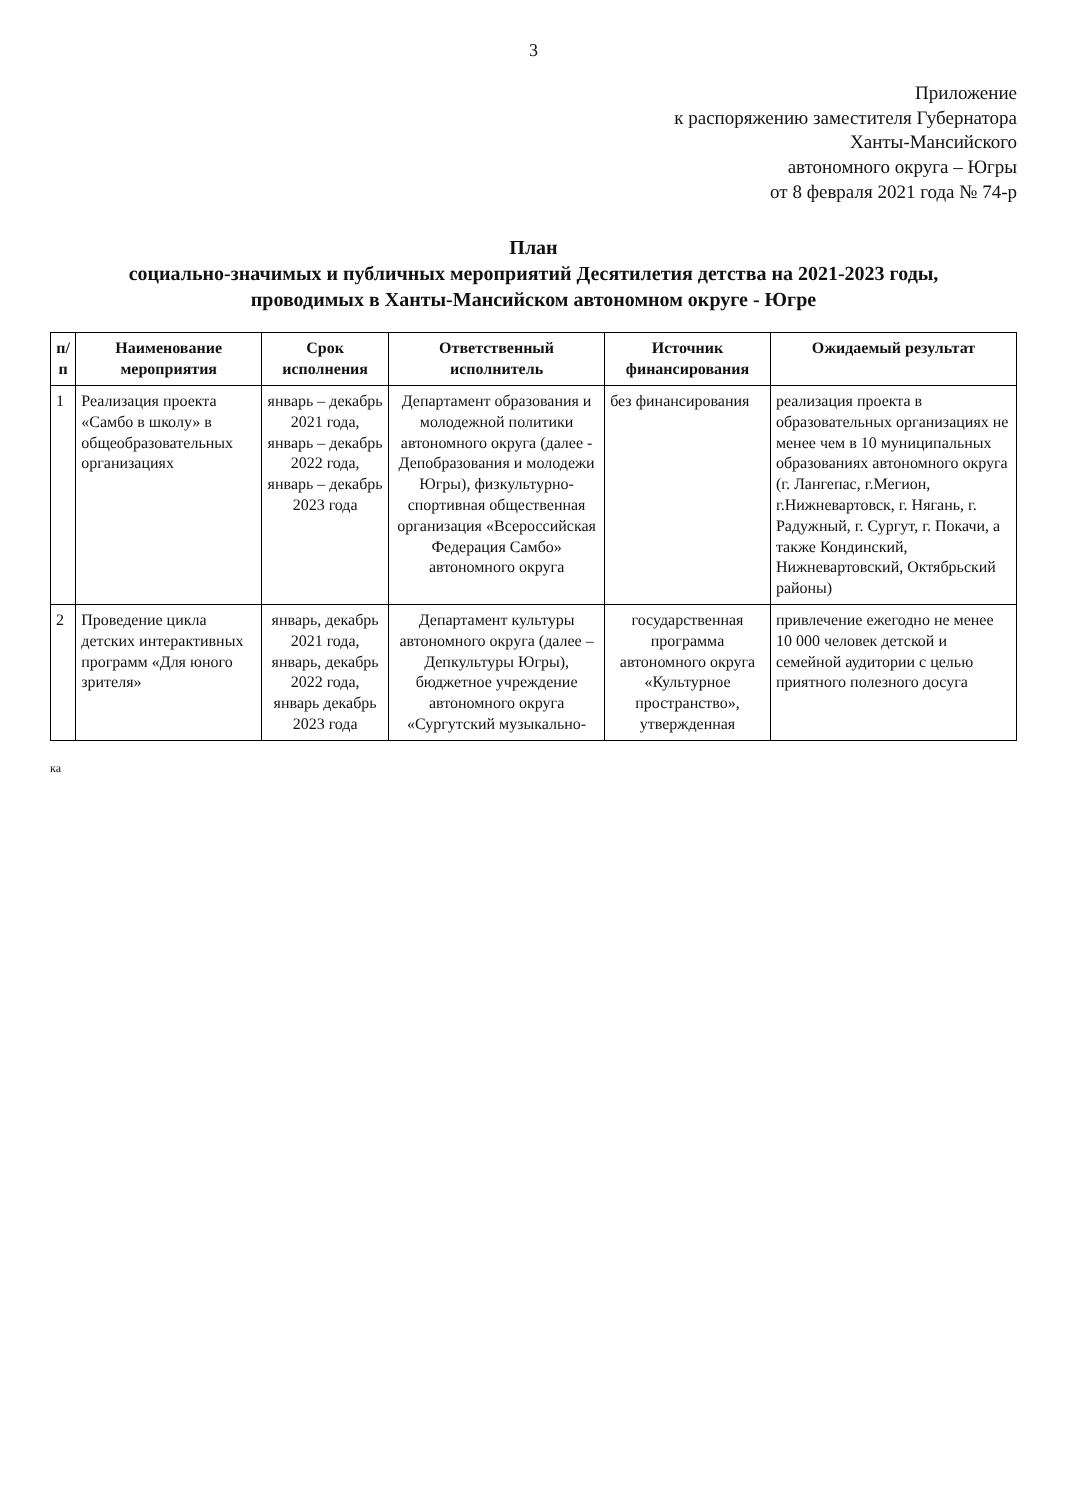3
Приложение
к распоряжению заместителя Губернатора
Ханты-Мансийского
автономного округа – Югры
от 8 февраля 2021 года № 74-р
План
социально-значимых и публичных мероприятий Десятилетия детства на 2021-2023 годы,
проводимых в Ханты-Мансийском автономном округе - Югре
| п/п | Наименование мероприятия | Срок исполнения | Ответственный исполнитель | Источник финансирования | Ожидаемый результат |
| --- | --- | --- | --- | --- | --- |
| 1 | Реализация проекта «Самбо в школу» в общеобразовательных организациях | январь – декабрь 2021 года, январь – декабрь 2022 года, январь – декабрь 2023 года | Департамент образования и молодежной политики автономного округа (далее - Депобразования и молодежи Югры), физкультурно-спортивная общественная организация «Всероссийская Федерация Самбо» автономного округа | без финансирования | реализация проекта в образовательных организациях не менее чем в 10 муниципальных образованиях автономного округа (г. Лангепас, г.Мегион, г.Нижневартовск, г. Нягань, г. Радужный, г. Сургут, г. Покачи, а также Кондинский, Нижневартовский, Октябрьский районы) |
| 2 | Проведение цикла детских интерактивных программ «Для юного зрителя» | январь, декабрь 2021 года, январь, декабрь 2022 года, январь декабрь 2023 года | Департамент культуры автономного округа (далее – Депкультуры Югры), бюджетное учреждение автономного округа «Сургутский музыкально- | государственная программа автономного округа «Культурное пространство», утвержденная | привлечение ежегодно не менее 10 000 человек детской и семейной аудитории с целью приятного полезного досуга |
ка